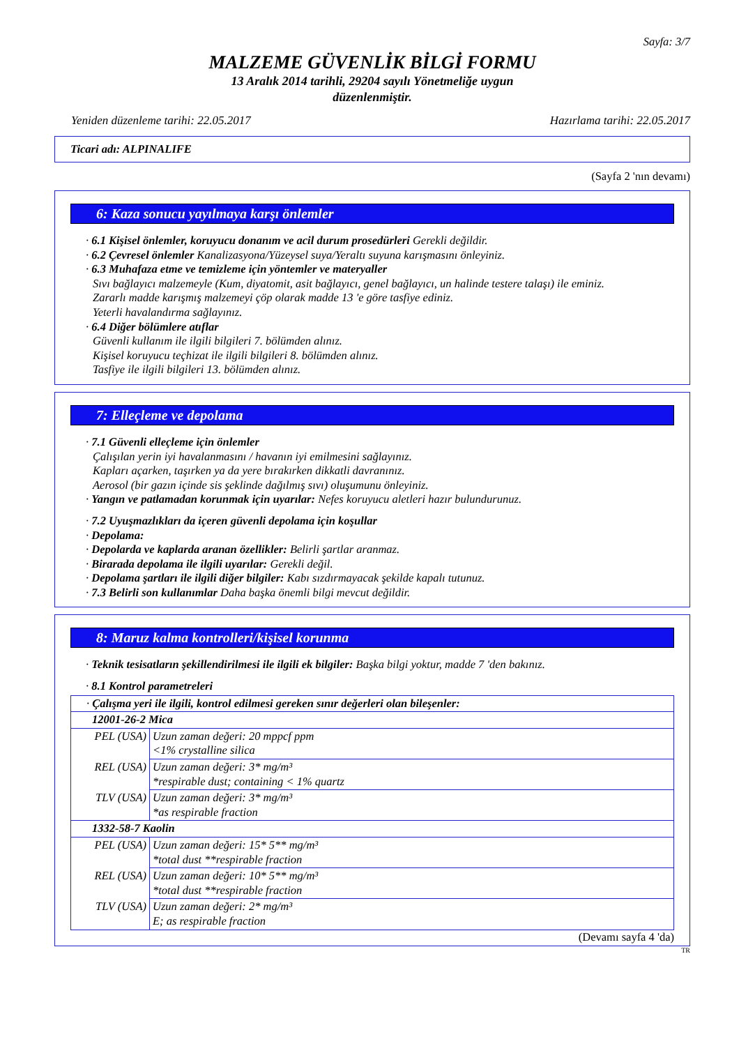Sayfa: 3/7
MALZEME GÜVENLİK BİLGİ FORMU
13 Aralık 2014 tarihli, 29204 sayılı Yönetmeliğe uygun
düzenlenmiştir.
Yeniden düzenleme tarihi: 22.05.2017 Hazırlama tarihi: 22.05.2017
Ticari adı: ALPINALIFE
(Sayfa 2 'nın devamı)
6: Kaza sonucu yayılmaya karşı önlemler
· 6.1 Kişisel önlemler, koruyucu donanım ve acil durum prosedürleri Gerekli değildir.
· 6.2 Çevresel önlemler Kanalizasyona/Yüzeysel suya/Yeraltı suyuna karışmasını önleyiniz.
· 6.3 Muhafaza etme ve temizleme için yöntemler ve materyaller
Sıvı bağlayıcı malzemeyle (Kum, diyatomit, asit bağlayıcı, genel bağlayıcı, un halinde testere talaşı) ile eminiz.
Zararlı madde karışmış malzemeyi çöp olarak madde 13 'e göre tasfiye ediniz.
Yeterli havalandırma sağlayınız.
· 6.4 Diğer bölümlere atıflar
Güvenli kullanım ile ilgili bilgileri 7. bölümden alınız.
Kişisel koruyucu teçhizat ile ilgili bilgileri 8. bölümden alınız.
Tasfiye ile ilgili bilgileri 13. bölümden alınız.
7: Elleçleme ve depolama
· 7.1 Güvenli elleçleme için önlemler
Çalışılan yerin iyi havalanmasını / havanın iyi emilmesini sağlayınız.
Kapları açarken, taşırken ya da yere bırakırken dikkatli davranınız.
Aerosol (bir gazın içinde sis şeklinde dağılmış sıvı) oluşumunu önleyiniz.
· Yangın ve patlamadan korunmak için uyarılar: Nefes koruyucu aletleri hazır bulundurunuz.
· 7.2 Uyuşmazlıkları da içeren güvenli depolama için koşullar
· Depolama:
· Depolarda ve kaplarda aranan özellikler: Belirli şartlar aranmaz.
· Birarada depolama ile ilgili uyarılar: Gerekli değil.
· Depolama şartları ile ilgili diğer bilgiler: Kabı sızdırmayacak şekilde kapalı tutunuz.
· 7.3 Belirli son kullanımlar Daha başka önemli bilgi mevcut değildir.
8: Maruz kalma kontrolleri/kişisel korunma
· Teknik tesisatların şekillendirilmesi ile ilgili ek bilgiler: Başka bilgi yoktur, madde 7 'den bakınız.
· 8.1 Kontrol parametreleri
| · Çalışma yeri ile ilgili, kontrol edilmesi gereken sınır değerleri olan bileşenler: | |
| 12001-26-2 Mica | |
| PEL (USA) | Uzun zaman değeri: 20 mppcf ppm <1% crystalline silica |
| REL (USA) | Uzun zaman değeri: 3* mg/m³ *respirable dust; containing < 1% quartz |
| TLV (USA) | Uzun zaman değeri: 3* mg/m³ *as respirable fraction |
| 1332-58-7 Kaolin | |
| PEL (USA) | Uzun zaman değeri: 15* 5** mg/m³ *total dust **respirable fraction |
| REL (USA) | Uzun zaman değeri: 10* 5** mg/m³ *total dust **respirable fraction |
| TLV (USA) | Uzun zaman değeri: 2* mg/m³ E; as respirable fraction |
(Devamı sayfa 4 'da)
TR